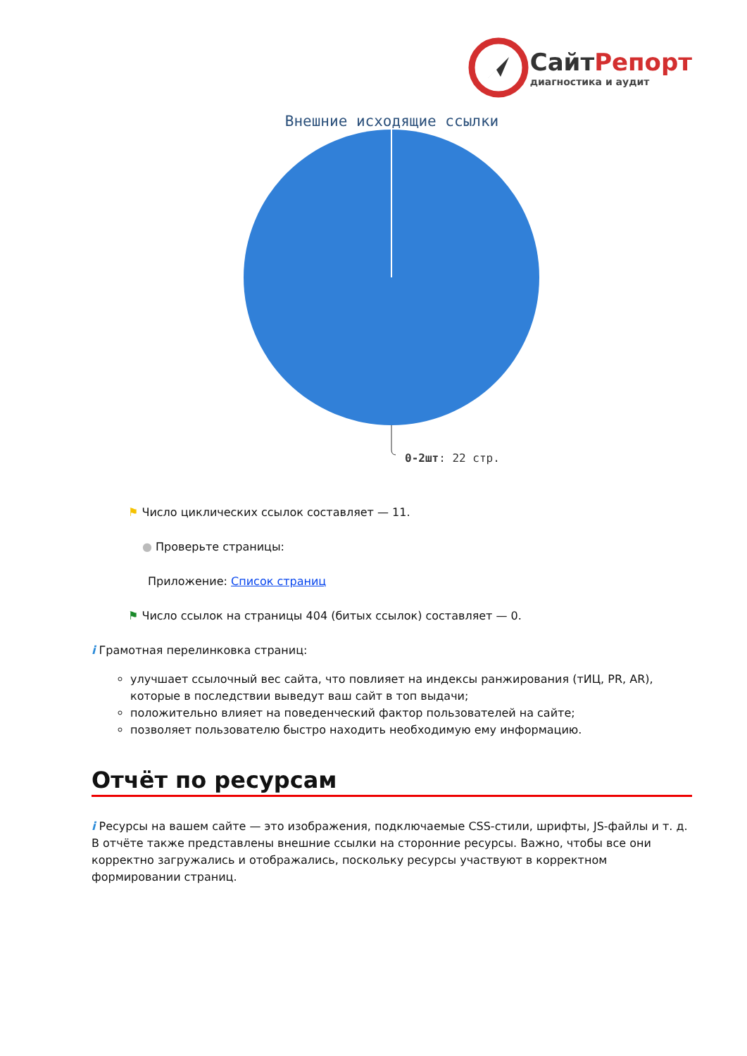СайтРепорт
диагностика и аудит
Внешние исходящие ссылки
0-2шт: 22 стр.
⚑ Число циклических ссылок составляет — 11.
● Проверьте страницы:
Приложение: Список страниц
⚑ Число ссылок на страницы 404 (битых ссылок) составляет — 0.
i Грамотная перелинковка страниц:
улучшает ссылочный вес сайта, что повлияет на индексы ранжирования (тИЦ, PR, AR), которые в последствии выведут ваш сайт в топ выдачи;
положительно влияет на поведенческий фактор пользователей на сайте;
позволяет пользователю быстро находить необходимую ему информацию.
Отчёт по ресурсам
i Ресурсы на вашем сайте — это изображения, подключаемые CSS-стили, шрифты, JS-файлы и т. д. В отчёте также представлены внешние ссылки на сторонние ресурсы. Важно, чтобы все они корректно загружались и отображались, поскольку ресурсы участвуют в корректном формировании страниц.